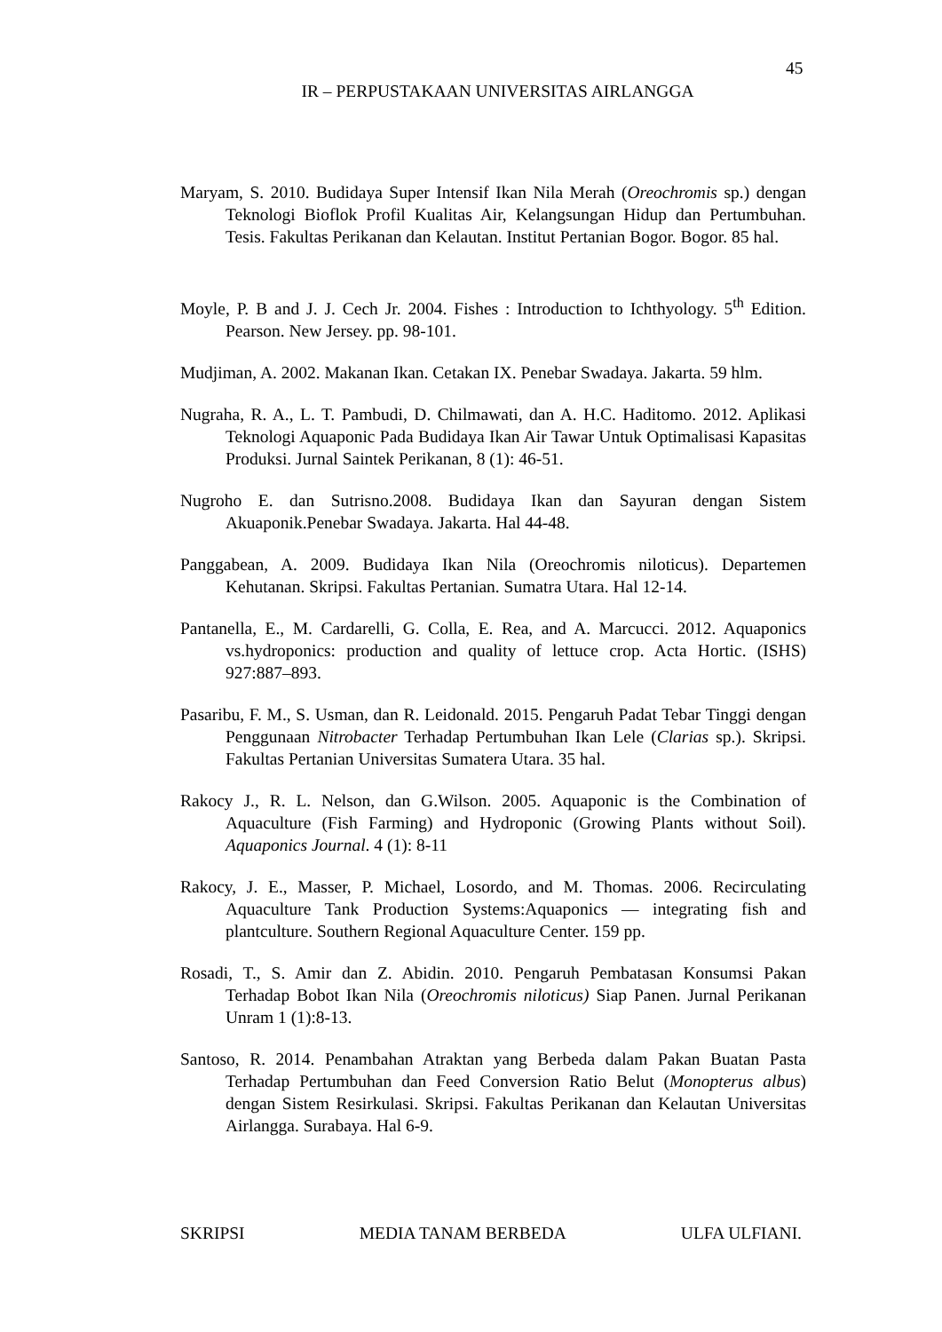45
IR – PERPUSTAKAAN UNIVERSITAS AIRLANGGA
Maryam, S. 2010. Budidaya Super Intensif Ikan Nila Merah (Oreochromis sp.) dengan Teknologi Bioflok Profil Kualitas Air, Kelangsungan Hidup dan Pertumbuhan. Tesis. Fakultas Perikanan dan Kelautan. Institut Pertanian Bogor. Bogor. 85 hal.
Moyle, P. B and J. J. Cech Jr. 2004. Fishes : Introduction to Ichthyology. 5<sup>th</sup> Edition. Pearson. New Jersey. pp. 98-101.
Mudjiman, A. 2002. Makanan Ikan. Cetakan IX. Penebar Swadaya. Jakarta. 59 hlm.
Nugraha, R. A., L. T. Pambudi, D. Chilmawati, dan A. H.C. Haditomo. 2012. Aplikasi Teknologi Aquaponic Pada Budidaya Ikan Air Tawar Untuk Optimalisasi Kapasitas Produksi. Jurnal Saintek Perikanan, 8 (1): 46-51.
Nugroho E. dan Sutrisno.2008. Budidaya Ikan dan Sayuran dengan Sistem Akuaponik.Penebar Swadaya. Jakarta. Hal 44-48.
Panggabean, A. 2009. Budidaya Ikan Nila (Oreochromis niloticus). Departemen Kehutanan. Skripsi. Fakultas Pertanian. Sumatra Utara. Hal 12-14.
Pantanella, E., M. Cardarelli, G. Colla, E. Rea, and A. Marcucci. 2012. Aquaponics vs.hydroponics: production and quality of lettuce crop. Acta Hortic. (ISHS) 927:887–893.
Pasaribu, F. M., S. Usman, dan R. Leidonald. 2015. Pengaruh Padat Tebar Tinggi dengan Penggunaan Nitrobacter Terhadap Pertumbuhan Ikan Lele (Clarias sp.). Skripsi. Fakultas Pertanian Universitas Sumatera Utara. 35 hal.
Rakocy J., R. L. Nelson, dan G.Wilson. 2005. Aquaponic is the Combination of Aquaculture (Fish Farming) and Hydroponic (Growing Plants without Soil). Aquaponics Journal. 4 (1): 8-11
Rakocy, J. E., Masser, P. Michael, Losordo, and M. Thomas. 2006. Recirculating Aquaculture Tank Production Systems:Aquaponics — integrating fish and plantculture. Southern Regional Aquaculture Center. 159 pp.
Rosadi, T., S. Amir dan Z. Abidin. 2010. Pengaruh Pembatasan Konsumsi Pakan Terhadap Bobot Ikan Nila (Oreochromis niloticus) Siap Panen. Jurnal Perikanan Unram 1 (1):8-13.
Santoso, R. 2014. Penambahan Atraktan yang Berbeda dalam Pakan Buatan Pasta Terhadap Pertumbuhan dan Feed Conversion Ratio Belut (Monopterus albus) dengan Sistem Resirkulasi. Skripsi. Fakultas Perikanan dan Kelautan Universitas Airlangga. Surabaya. Hal 6-9.
SKRIPSI MEDIA TANAM BERBEDA ULFA ULFIANI.